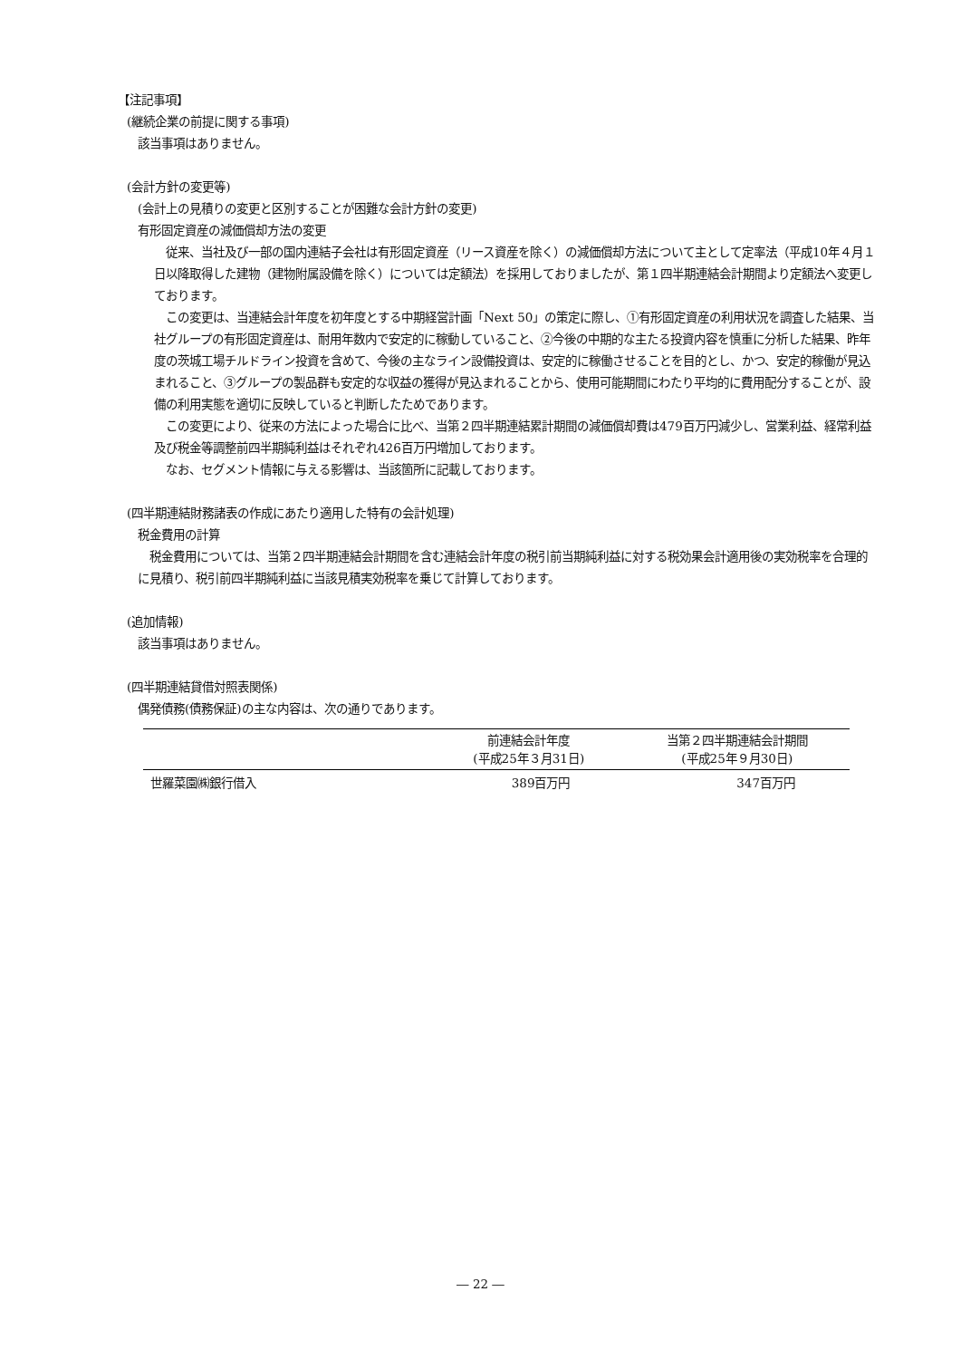【注記事項】
(継続企業の前提に関する事項)
該当事項はありません。
(会計方針の変更等)
(会計上の見積りの変更と区別することが困難な会計方針の変更)
有形固定資産の減価償却方法の変更
　従来、当社及び一部の国内連結子会社は有形固定資産（リース資産を除く）の減価償却方法について主として定率法（平成10年４月１日以降取得した建物（建物附属設備を除く）については定額法）を採用しておりましたが、第１四半期連結会計期間より定額法へ変更しております。
　この変更は、当連結会計年度を初年度とする中期経営計画「Next 50」の策定に際し、①有形固定資産の利用状況を調査した結果、当社グループの有形固定資産は、耐用年数内で安定的に稼動していること、②今後の中期的な主たる投資内容を慎重に分析した結果、昨年度の茨城工場チルドライン投資を含めて、今後の主なライン設備投資は、安定的に稼働させることを目的とし、かつ、安定的稼働が見込まれること、③グループの製品群も安定的な収益の獲得が見込まれることから、使用可能期間にわたり平均的に費用配分することが、設備の利用実態を適切に反映していると判断したためであります。
　この変更により、従来の方法によった場合に比べ、当第２四半期連結累計期間の減価償却費は479百万円減少し、営業利益、経常利益及び税金等調整前四半期純利益はそれぞれ426百万円増加しております。
　なお、セグメント情報に与える影響は、当該箇所に記載しております。
(四半期連結財務諸表の作成にあたり適用した特有の会計処理)
税金費用の計算
　税金費用については、当第２四半期連結会計期間を含む連結会計年度の税引前当期純利益に対する税効果会計適用後の実効税率を合理的に見積り、税引前四半期純利益に当該見積実効税率を乗じて計算しております。
(追加情報)
該当事項はありません。
(四半期連結貸借対照表関係)
偶発債務(債務保証)の主な内容は、次の通りであります。
| | 前連結会計年度 (平成25年３月31日) | 当第２四半期連結会計期間 (平成25年９月30日) |
| --- | --- | --- |
| 世羅菜園㈱銀行借入 | 389百万円 | 347百万円 |
― 22 ―